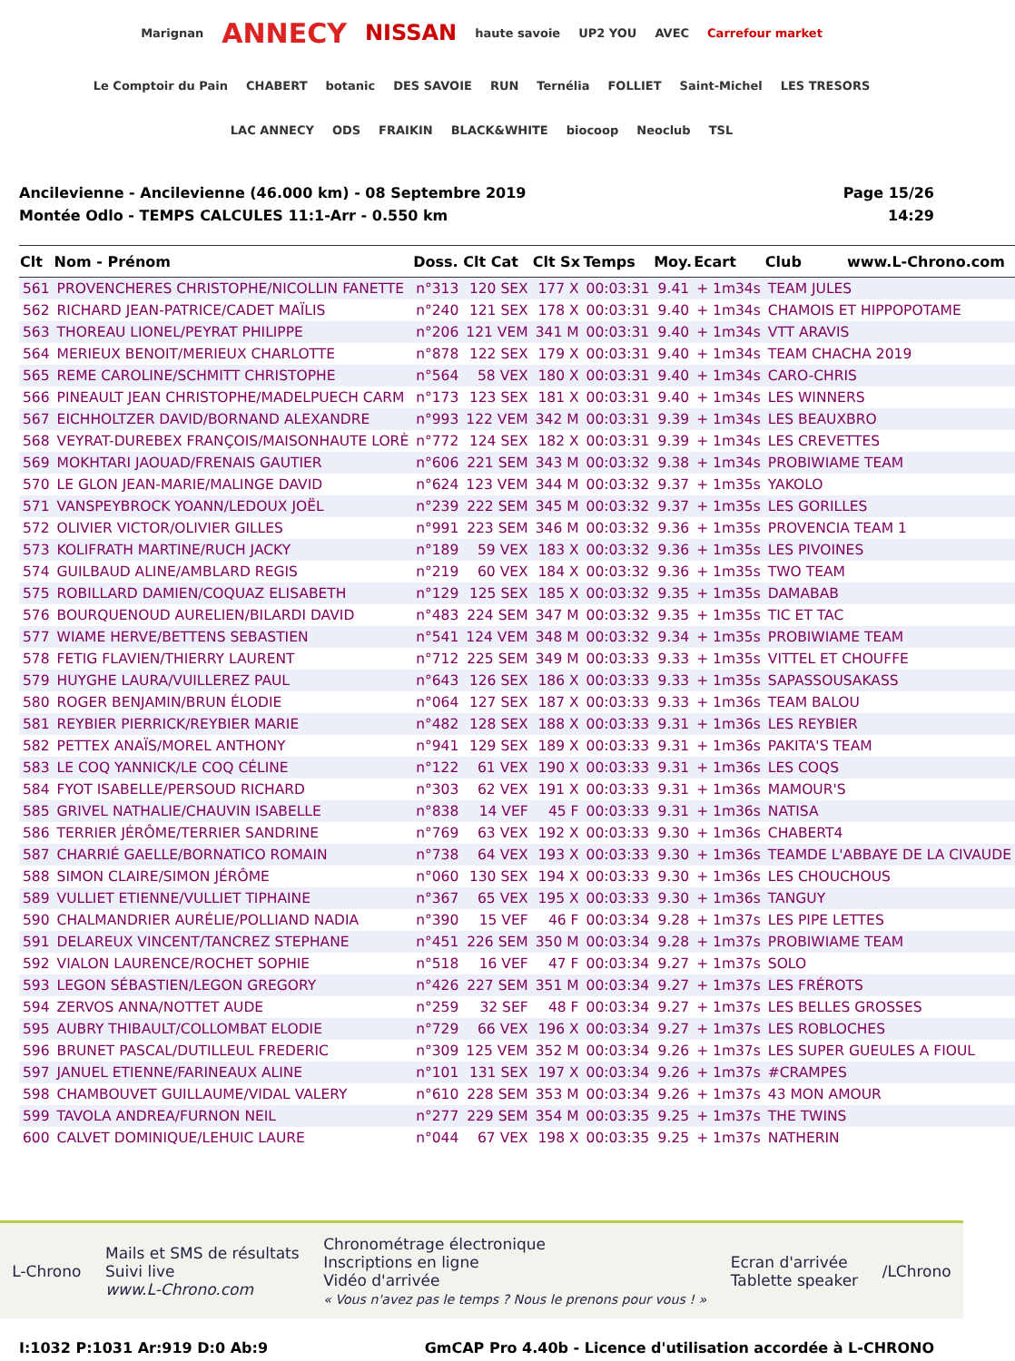Marignan ANNECY NISSAN haute savoie UP2 YOU AVEC Carrefour market Le Comptoir du Pain CHABERT botanic DES SAVOIE RUN Ternélia FOLLIET Saint-Michel LES TRESORS LAC ANNECY ODS FRAIKIN BLACK&WHITE biocoop Neoclub TSL
Ancilevienne - Ancilevienne (46.000 km) - 08 Septembre 2019
Montée Odlo - TEMPS CALCULES 11:1-Arr - 0.550 km
Page 15/26
14:29
| Clt | Nom - Prénom | Doss. | Clt Cat | Clt Sx | Temps | Moy. | Ecart | Club www.L-Chrono.com |
| --- | --- | --- | --- | --- | --- | --- | --- | --- |
| 561 | PROVENCHERES CHRISTOPHE/NICOLLIN FANETTE | n°313 | 120 SEX | 177 X | 00:03:31 | 9.41 | + 1m34s | TEAM JULES |
| 562 | RICHARD JEAN-PATRICE/CADET MAÏLIS | n°240 | 121 SEX | 178 X | 00:03:31 | 9.40 | + 1m34s | CHAMOIS ET HIPPOPOTAME |
| 563 | THOREAU LIONEL/PEYRAT PHILIPPE | n°206 | 121 VEM | 341 M | 00:03:31 | 9.40 | + 1m34s | VTT ARAVIS |
| 564 | MERIEUX BENOIT/MERIEUX CHARLOTTE | n°878 | 122 SEX | 179 X | 00:03:31 | 9.40 | + 1m34s | TEAM CHACHA 2019 |
| 565 | REME CAROLINE/SCHMITT CHRISTOPHE | n°564 | 58 VEX | 180 X | 00:03:31 | 9.40 | + 1m34s | CARO-CHRIS |
| 566 | PINEAULT JEAN CHRISTOPHE/MADELPUECH CARM | n°173 | 123 SEX | 181 X | 00:03:31 | 9.40 | + 1m34s | LES WINNERS |
| 567 | EICHHOLTZER DAVID/BORNAND ALEXANDRE | n°993 | 122 VEM | 342 M | 00:03:31 | 9.39 | + 1m34s | LES BEAUXBRO |
| 568 | VEYRAT-DUREBEX FRANÇOIS/MAISONHAUTE LORÈ | n°772 | 124 SEX | 182 X | 00:03:31 | 9.39 | + 1m34s | LES CREVETTES |
| 569 | MOKHTARI JAOUAD/FRENAIS GAUTIER | n°606 | 221 SEM | 343 M | 00:03:32 | 9.38 | + 1m34s | PROBIWIAME TEAM |
| 570 | LE GLON JEAN-MARIE/MALINGE DAVID | n°624 | 123 VEM | 344 M | 00:03:32 | 9.37 | + 1m35s | YAKOLO |
| 571 | VANSPEYBROCK YOANN/LEDOUX JOËL | n°239 | 222 SEM | 345 M | 00:03:32 | 9.37 | + 1m35s | LES GORILLES |
| 572 | OLIVIER VICTOR/OLIVIER GILLES | n°991 | 223 SEM | 346 M | 00:03:32 | 9.36 | + 1m35s | PROVENCIA TEAM 1 |
| 573 | KOLIFRATH MARTINE/RUCH JACKY | n°189 | 59 VEX | 183 X | 00:03:32 | 9.36 | + 1m35s | LES PIVOINES |
| 574 | GUILBAUD ALINE/AMBLARD REGIS | n°219 | 60 VEX | 184 X | 00:03:32 | 9.36 | + 1m35s | TWO TEAM |
| 575 | ROBILLARD DAMIEN/COQUAZ ELISABETH | n°129 | 125 SEX | 185 X | 00:03:32 | 9.35 | + 1m35s | DAMABAB |
| 576 | BOURQUENOUD AURELIEN/BILARDI DAVID | n°483 | 224 SEM | 347 M | 00:03:32 | 9.35 | + 1m35s | TIC ET TAC |
| 577 | WIAME HERVE/BETTENS SEBASTIEN | n°541 | 124 VEM | 348 M | 00:03:32 | 9.34 | + 1m35s | PROBIWIAME TEAM |
| 578 | FETIG FLAVIEN/THIERRY LAURENT | n°712 | 225 SEM | 349 M | 00:03:33 | 9.33 | + 1m35s | VITTEL ET CHOUFFE |
| 579 | HUYGHE LAURA/VUILLEREZ PAUL | n°643 | 126 SEX | 186 X | 00:03:33 | 9.33 | + 1m35s | SAPASSOUSAKASS |
| 580 | ROGER BENJAMIN/BRUN ÉLODIE | n°064 | 127 SEX | 187 X | 00:03:33 | 9.33 | + 1m36s | TEAM BALOU |
| 581 | REYBIER PIERRICK/REYBIER MARIE | n°482 | 128 SEX | 188 X | 00:03:33 | 9.31 | + 1m36s | LES REYBIER |
| 582 | PETTEX ANAÏS/MOREL ANTHONY | n°941 | 129 SEX | 189 X | 00:03:33 | 9.31 | + 1m36s | PAKITA'S TEAM |
| 583 | LE COQ YANNICK/LE COQ CÉLINE | n°122 | 61 VEX | 190 X | 00:03:33 | 9.31 | + 1m36s | LES COQS |
| 584 | FYOT ISABELLE/PERSOUD RICHARD | n°303 | 62 VEX | 191 X | 00:03:33 | 9.31 | + 1m36s | MAMOUR'S |
| 585 | GRIVEL NATHALIE/CHAUVIN ISABELLE | n°838 | 14 VEF | 45 F | 00:03:33 | 9.31 | + 1m36s | NATISA |
| 586 | TERRIER JÉRÔME/TERRIER SANDRINE | n°769 | 63 VEX | 192 X | 00:03:33 | 9.30 | + 1m36s | CHABERT4 |
| 587 | CHARRIÉ GAELLE/BORNATICO ROMAIN | n°738 | 64 VEX | 193 X | 00:03:33 | 9.30 | + 1m36s | TEAMDE L'ABBAYE DE LA CIVAUDE |
| 588 | SIMON CLAIRE/SIMON JÉRÔME | n°060 | 130 SEX | 194 X | 00:03:33 | 9.30 | + 1m36s | LES CHOUCHOUS |
| 589 | VULLIET ETIENNE/VULLIET TIPHAINE | n°367 | 65 VEX | 195 X | 00:03:33 | 9.30 | + 1m36s | TANGUY |
| 590 | CHALMANDRIER AURÉLIE/POLLIAND NADIA | n°390 | 15 VEF | 46 F | 00:03:34 | 9.28 | + 1m37s | LES PIPE LETTES |
| 591 | DELAREUX VINCENT/TANCREZ STEPHANE | n°451 | 226 SEM | 350 M | 00:03:34 | 9.28 | + 1m37s | PROBIWIAME TEAM |
| 592 | VIALON LAURENCE/ROCHET SOPHIE | n°518 | 16 VEF | 47 F | 00:03:34 | 9.27 | + 1m37s | SOLO |
| 593 | LEGON SÉBASTIEN/LEGON GREGORY | n°426 | 227 SEM | 351 M | 00:03:34 | 9.27 | + 1m37s | LES FRÉROTS |
| 594 | ZERVOS ANNA/NOTTET AUDE | n°259 | 32 SEF | 48 F | 00:03:34 | 9.27 | + 1m37s | LES BELLES GROSSES |
| 595 | AUBRY THIBAULT/COLLOMBAT ELODIE | n°729 | 66 VEX | 196 X | 00:03:34 | 9.27 | + 1m37s | LES ROBLOCHES |
| 596 | BRUNET PASCAL/DUTILLEUL FREDERIC | n°309 | 125 VEM | 352 M | 00:03:34 | 9.26 | + 1m37s | LES SUPER GUEULES A FIOUL |
| 597 | JANUEL ETIENNE/FARINEAUX ALINE | n°101 | 131 SEX | 197 X | 00:03:34 | 9.26 | + 1m37s | #CRAMPES |
| 598 | CHAMBOUVET GUILLAUME/VIDAL VALERY | n°610 | 228 SEM | 353 M | 00:03:34 | 9.26 | + 1m37s | 43 MON AMOUR |
| 599 | TAVOLA ANDREA/FURNON NEIL | n°277 | 229 SEM | 354 M | 00:03:35 | 9.25 | + 1m37s | THE TWINS |
| 600 | CALVET DOMINIQUE/LEHUIC LAURE | n°044 | 67 VEX | 198 X | 00:03:35 | 9.25 | + 1m37s | NATHERIN |
L-Chrono
Mails et SMS de résultats
Suivi live
www.L-Chrono.com
Chronométrage électronique
Inscriptions en ligne
Vidéo d'arrivée
« Vous n'avez pas le temps ? Nous le prenons pour vous ! »
Ecran d'arrivée
Tablette speaker
/LChrono
I:1032 P:1031 Ar:919 D:0 Ab:9 GmCAP Pro 4.40b - Licence d'utilisation accordée à L-CHRONO